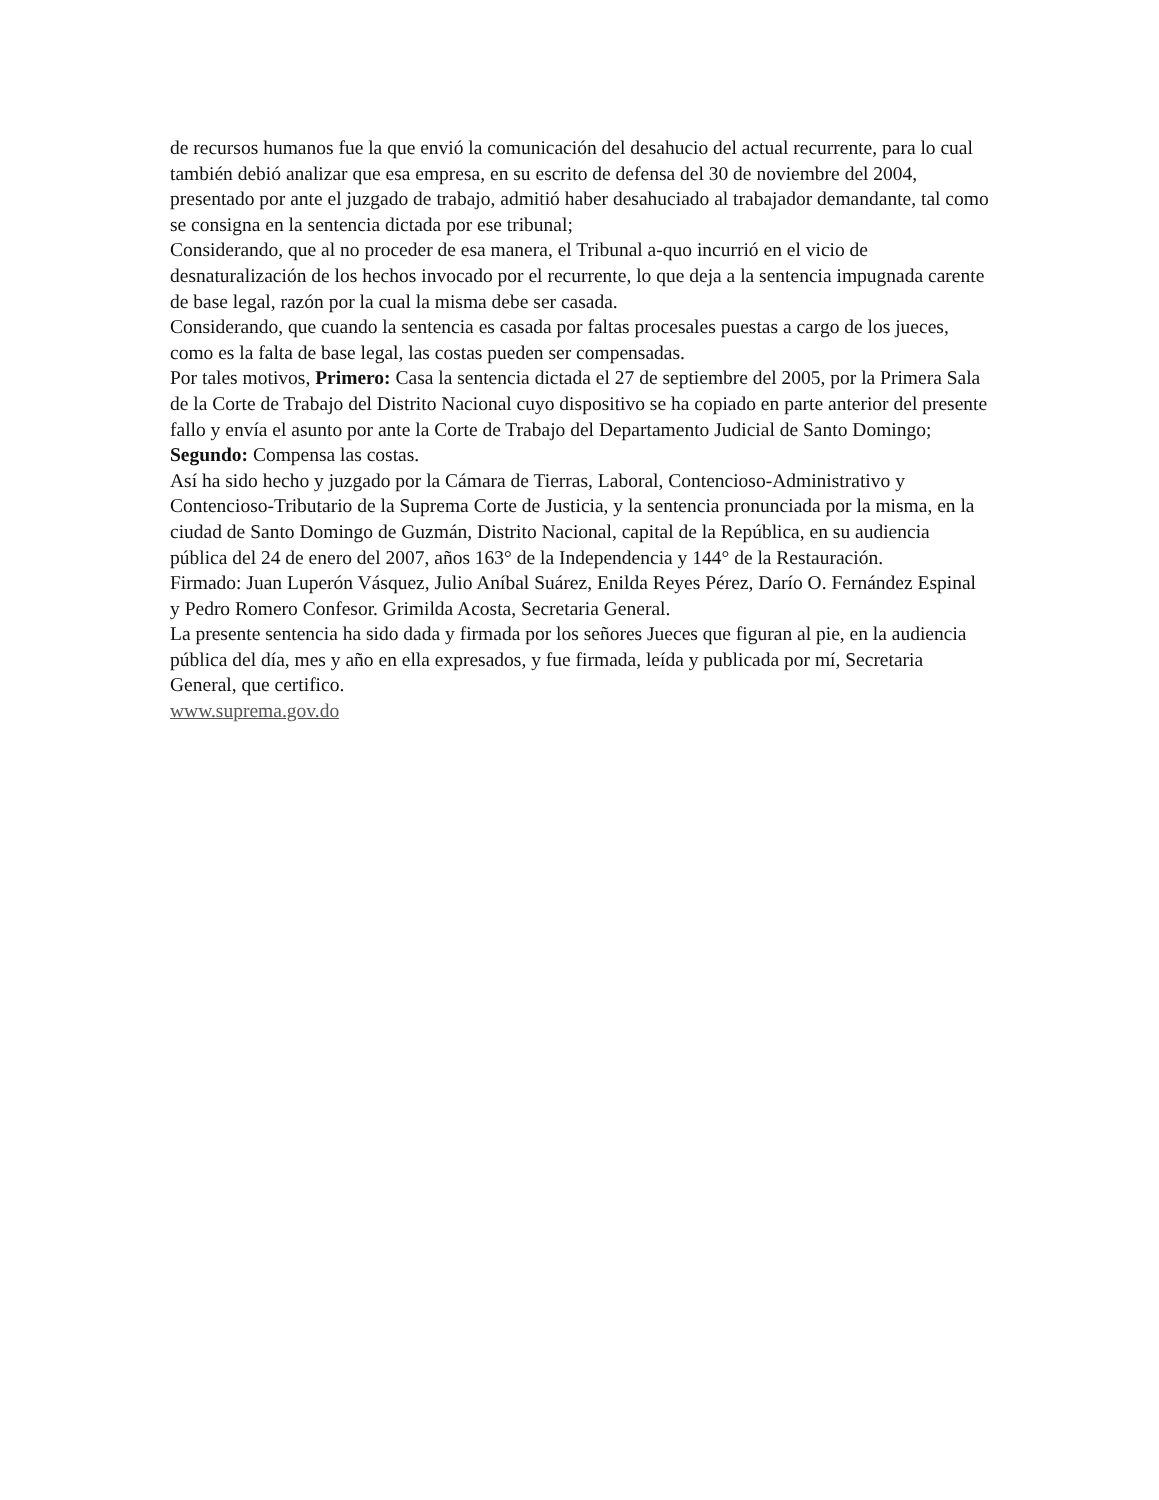de recursos humanos fue la que envió la comunicación del desahucio del actual recurrente, para lo cual también debió analizar que esa empresa, en su escrito de defensa del 30 de noviembre del 2004, presentado por ante el juzgado de trabajo, admitió haber desahuciado al trabajador demandante, tal como se consigna en la sentencia dictada por ese tribunal;
Considerando, que al no proceder de esa manera, el Tribunal a-quo incurrió en el vicio de desnaturalización de los hechos invocado por el recurrente, lo que deja a la sentencia impugnada carente de base legal, razón por la cual la misma debe ser casada.
Considerando, que cuando la sentencia es casada por faltas procesales puestas a cargo de los jueces, como es la falta de base legal, las costas pueden ser compensadas.
Por tales motivos, Primero: Casa la sentencia dictada el 27 de septiembre del 2005, por la Primera Sala de la Corte de Trabajo del Distrito Nacional cuyo dispositivo se ha copiado en parte anterior del presente fallo y envía el asunto por ante la Corte de Trabajo del Departamento Judicial de Santo Domingo; Segundo: Compensa las costas.
Así ha sido hecho y juzgado por la Cámara de Tierras, Laboral, Contencioso-Administrativo y Contencioso-Tributario de la Suprema Corte de Justicia, y la sentencia pronunciada por la misma, en la ciudad de Santo Domingo de Guzmán, Distrito Nacional, capital de la República, en su audiencia pública del 24 de enero del 2007, años 163° de la Independencia y 144° de la Restauración.
Firmado: Juan Luperón Vásquez, Julio Aníbal Suárez, Enilda Reyes Pérez, Darío O. Fernández Espinal y Pedro Romero Confesor. Grimilda Acosta, Secretaria General.
La presente sentencia ha sido dada y firmada por los señores Jueces que figuran al pie, en la audiencia pública del día, mes y año en ella expresados, y fue firmada, leída y publicada por mí, Secretaria General, que certifico.
www.suprema.gov.do